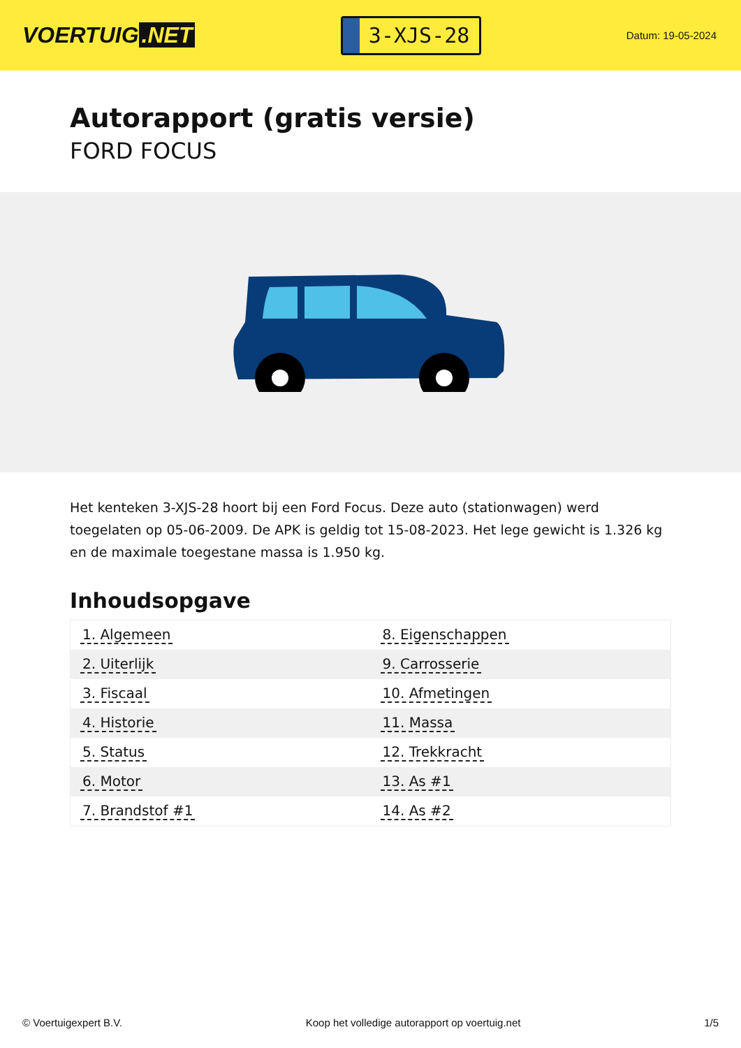VOERTUIG.NET
3-XJS-28
Datum: 19-05-2024
Autorapport (gratis versie)
FORD FOCUS
Het kenteken 3-XJS-28 hoort bij een Ford Focus. Deze auto (stationwagen) werd toegelaten op 05-06-2009. De APK is geldig tot 15-08-2023. Het lege gewicht is 1.326 kg en de maximale toegestane massa is 1.950 kg.
Inhoudsopgave
| 1. Algemeen | 8. Eigenschappen |
| 2. Uiterlijk | 9. Carrosserie |
| 3. Fiscaal | 10. Afmetingen |
| 4. Historie | 11. Massa |
| 5. Status | 12. Trekkracht |
| 6. Motor | 13. As #1 |
| 7. Brandstof #1 | 14. As #2 |
© Voertuigexpert B.V. Koop het volledige autorapport op voertuig.net 1/5